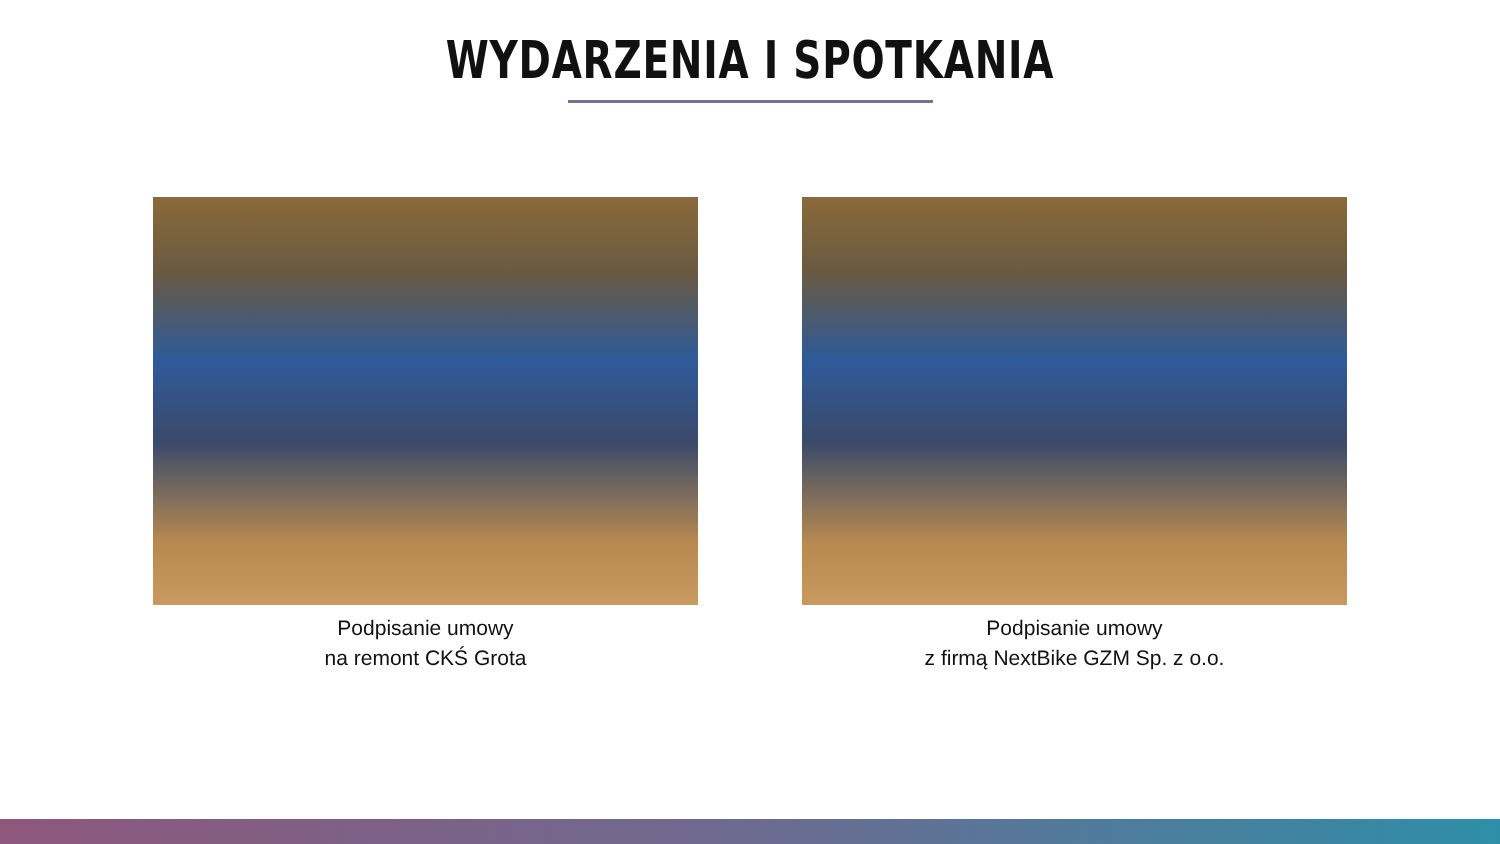WYDARZENIA I SPOTKANIA
Podpisanie umowy
na remont CKŚ Grota
Podpisanie umowy
z firmą NextBike GZM Sp. z o.o.